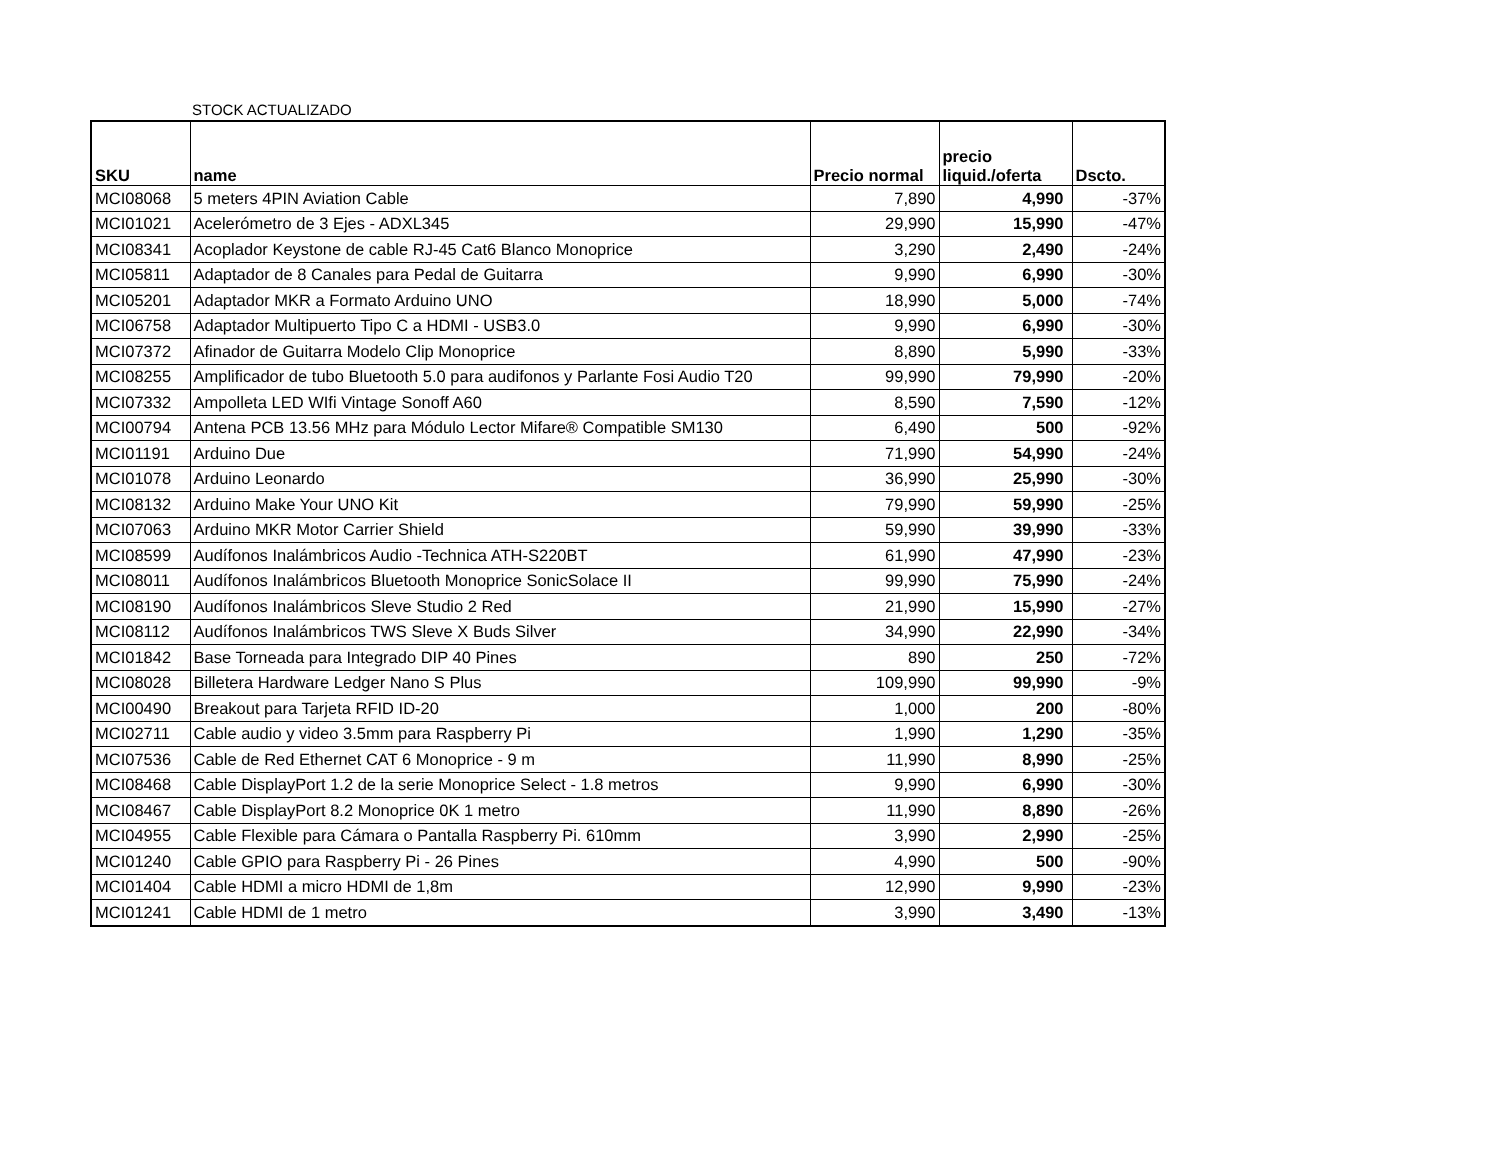STOCK ACTUALIZADO
| SKU | name | Precio normal | precio liquid./oferta | Dscto. |
| --- | --- | --- | --- | --- |
| MCI08068 | 5 meters 4PIN Aviation Cable | 7,890 | 4,990 | -37% |
| MCI01021 | Acelerómetro de 3 Ejes - ADXL345 | 29,990 | 15,990 | -47% |
| MCI08341 | Acoplador Keystone de cable RJ-45 Cat6 Blanco Monoprice | 3,290 | 2,490 | -24% |
| MCI05811 | Adaptador de 8 Canales para Pedal de Guitarra | 9,990 | 6,990 | -30% |
| MCI05201 | Adaptador MKR a Formato Arduino UNO | 18,990 | 5,000 | -74% |
| MCI06758 | Adaptador Multipuerto Tipo C a HDMI - USB3.0 | 9,990 | 6,990 | -30% |
| MCI07372 | Afinador de Guitarra Modelo Clip Monoprice | 8,890 | 5,990 | -33% |
| MCI08255 | Amplificador de tubo Bluetooth 5.0 para audifonos y Parlante Fosi Audio T20 | 99,990 | 79,990 | -20% |
| MCI07332 | Ampolleta LED WIfi Vintage Sonoff A60 | 8,590 | 7,590 | -12% |
| MCI00794 | Antena PCB 13.56 MHz para Módulo Lector Mifare® Compatible SM130 | 6,490 | 500 | -92% |
| MCI01191 | Arduino Due | 71,990 | 54,990 | -24% |
| MCI01078 | Arduino Leonardo | 36,990 | 25,990 | -30% |
| MCI08132 | Arduino Make Your UNO Kit | 79,990 | 59,990 | -25% |
| MCI07063 | Arduino MKR Motor Carrier Shield | 59,990 | 39,990 | -33% |
| MCI08599 | Audífonos Inalámbricos Audio -Technica ATH-S220BT | 61,990 | 47,990 | -23% |
| MCI08011 | Audífonos Inalámbricos Bluetooth Monoprice SonicSolace II | 99,990 | 75,990 | -24% |
| MCI08190 | Audífonos Inalámbricos Sleve Studio 2 Red | 21,990 | 15,990 | -27% |
| MCI08112 | Audífonos Inalámbricos TWS Sleve X Buds Silver | 34,990 | 22,990 | -34% |
| MCI01842 | Base Torneada para Integrado DIP 40 Pines | 890 | 250 | -72% |
| MCI08028 | Billetera Hardware Ledger Nano S Plus | 109,990 | 99,990 | -9% |
| MCI00490 | Breakout para Tarjeta RFID ID-20 | 1,000 | 200 | -80% |
| MCI02711 | Cable audio y video 3.5mm para Raspberry Pi | 1,990 | 1,290 | -35% |
| MCI07536 | Cable de Red Ethernet CAT 6 Monoprice - 9 m | 11,990 | 8,990 | -25% |
| MCI08468 | Cable DisplayPort 1.2 de la serie Monoprice Select - 1.8 metros | 9,990 | 6,990 | -30% |
| MCI08467 | Cable DisplayPort 8.2 Monoprice 0K 1 metro | 11,990 | 8,890 | -26% |
| MCI04955 | Cable Flexible para Cámara o Pantalla Raspberry Pi. 610mm | 3,990 | 2,990 | -25% |
| MCI01240 | Cable GPIO para Raspberry Pi - 26 Pines | 4,990 | 500 | -90% |
| MCI01404 | Cable HDMI a micro HDMI de 1,8m | 12,990 | 9,990 | -23% |
| MCI01241 | Cable HDMI de 1 metro | 3,990 | 3,490 | -13% |